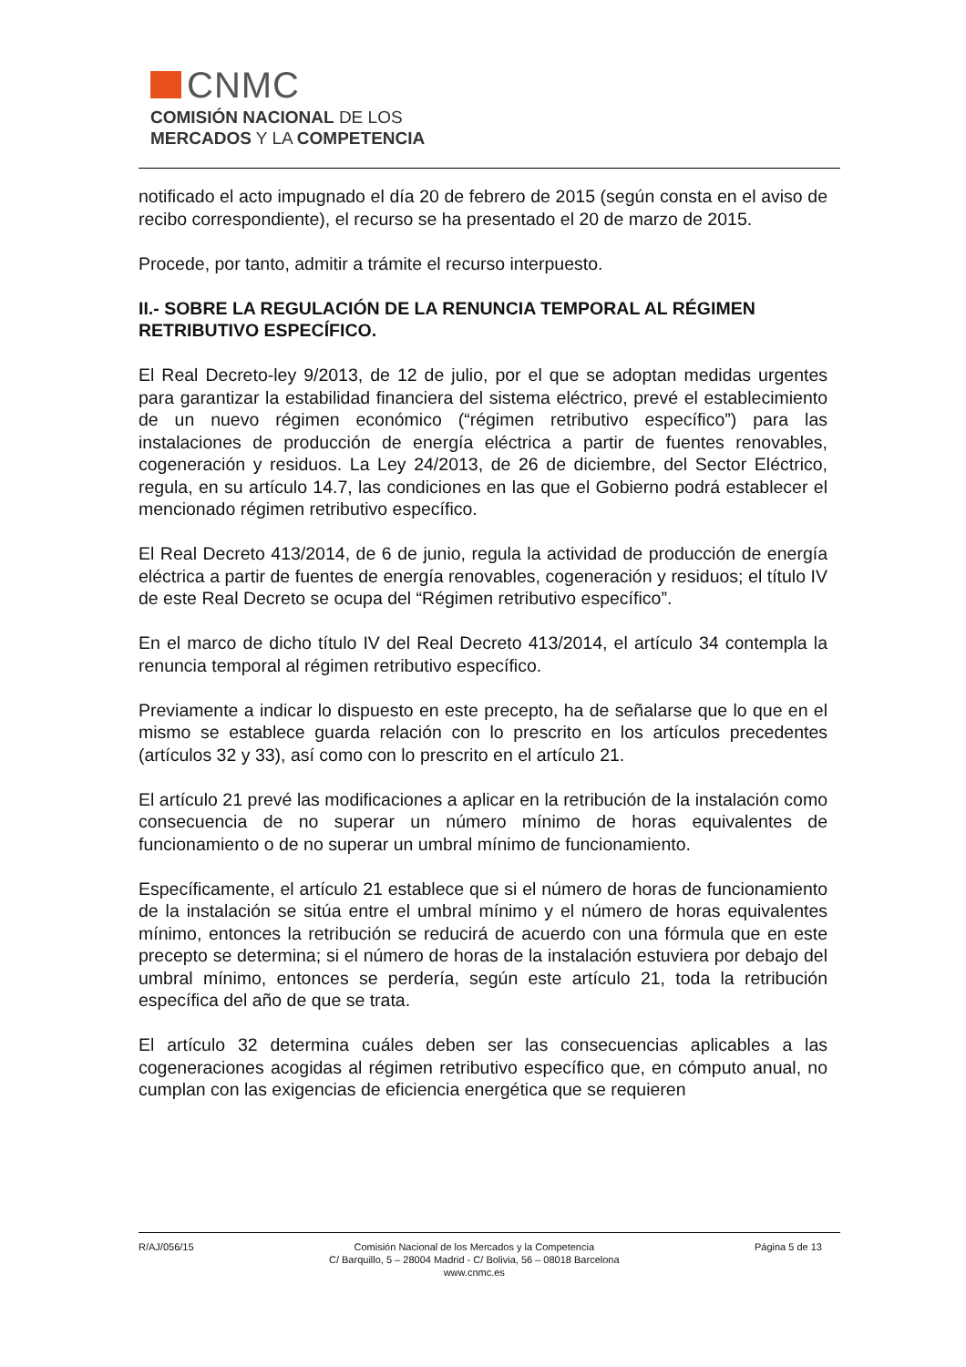CNMC
COMISIÓN NACIONAL DE LOS
MERCADOS Y LA COMPETENCIA
notificado el acto impugnado el día 20 de febrero de 2015 (según consta en el aviso de recibo correspondiente), el recurso se ha presentado el 20 de marzo de 2015.
Procede, por tanto, admitir a trámite el recurso interpuesto.
II.- SOBRE LA REGULACIÓN DE LA RENUNCIA TEMPORAL AL RÉGIMEN RETRIBUTIVO ESPECÍFICO.
El Real Decreto-ley 9/2013, de 12 de julio, por el que se adoptan medidas urgentes para garantizar la estabilidad financiera del sistema eléctrico, prevé el establecimiento de un nuevo régimen económico (“régimen retributivo específico”) para las instalaciones de producción de energía eléctrica a partir de fuentes renovables, cogeneración y residuos. La Ley 24/2013, de 26 de diciembre, del Sector Eléctrico, regula, en su artículo 14.7, las condiciones en las que el Gobierno podrá establecer el mencionado régimen retributivo específico.
El Real Decreto 413/2014, de 6 de junio, regula la actividad de producción de energía eléctrica a partir de fuentes de energía renovables, cogeneración y residuos; el título IV de este Real Decreto se ocupa del “Régimen retributivo específico”.
En el marco de dicho título IV del Real Decreto 413/2014, el artículo 34 contempla la renuncia temporal al régimen retributivo específico.
Previamente a indicar lo dispuesto en este precepto, ha de señalarse que lo que en el mismo se establece guarda relación con lo prescrito en los artículos precedentes (artículos 32 y 33), así como con lo prescrito en el artículo 21.
El artículo 21 prevé las modificaciones a aplicar en la retribución de la instalación como consecuencia de no superar un número mínimo de horas equivalentes de funcionamiento o de no superar un umbral mínimo de funcionamiento.
Específicamente, el artículo 21 establece que si el número de horas de funcionamiento de la instalación se sitúa entre el umbral mínimo y el número de horas equivalentes mínimo, entonces la retribución se reducirá de acuerdo con una fórmula que en este precepto se determina; si el número de horas de la instalación estuviera por debajo del umbral mínimo, entonces se perdería, según este artículo 21, toda la retribución específica del año de que se trata.
El artículo 32 determina cuáles deben ser las consecuencias aplicables a las cogeneraciones acogidas al régimen retributivo específico que, en cómputo anual, no cumplan con las exigencias de eficiencia energética que se requieren
R/AJ/056/15 Comisión Nacional de los Mercados y la Competencia
C/ Barquillo, 5 – 28004 Madrid - C/ Bolivia, 56 – 08018 Barcelona
www.cnmc.es
Página 5 de 13